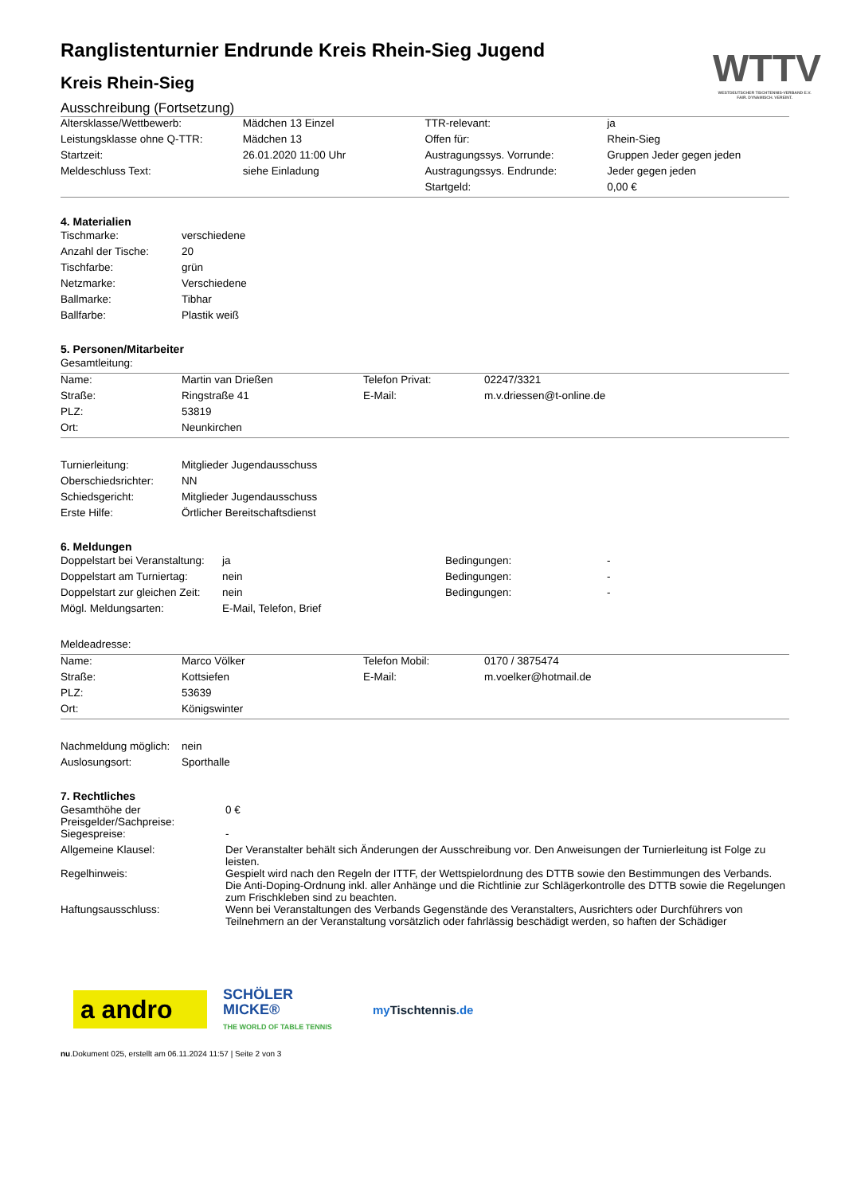WTTV
WESTDEUTSCHER TISCHTENNIS-VERBAND E.V.
FAIR. DYNAMISCH. VEREINT.
Ranglistenturnier Endrunde Kreis Rhein-Sieg Jugend
Kreis Rhein-Sieg
Ausschreibung (Fortsetzung)
| Altersklasse/Wettbewerb: | Mädchen 13 Einzel | TTR-relevant: | ja |
| Leistungsklasse ohne Q-TTR: | Mädchen 13 | Offen für: | Rhein-Sieg |
| Startzeit: | 26.01.2020 11:00 Uhr | Austragungssys. Vorrunde: | Gruppen Jeder gegen jeden |
| Meldeschluss Text: | siehe Einladung | Austragungssys. Endrunde: | Jeder gegen jeden |
| | | Startgeld: | 0,00 € |
4. Materialien
| Tischmarke: | verschiedene |
| Anzahl der Tische: | 20 |
| Tischfarbe: | grün |
| Netzmarke: | Verschiedene |
| Ballmarke: | Tibhar |
| Ballfarbe: | Plastik weiß |
5. Personen/Mitarbeiter
Gesamtleitung:
| Name: | Martin van Drießen | Telefon Privat: | 02247/3321 |
| Straße: | Ringstraße 41 | E-Mail: | m.v.driessen@t-online.de |
| PLZ: | 53819 | | |
| Ort: | Neunkirchen | | |
| Turnierleitung: | Mitglieder Jugendausschuss |
| Oberschiedsrichter: | NN |
| Schiedsgericht: | Mitglieder Jugendausschuss |
| Erste Hilfe: | Örtlicher Bereitschaftsdienst |
6. Meldungen
| Doppelstart bei Veranstaltung: | ja | Bedingungen: | - |
| Doppelstart am Turniertag: | nein | Bedingungen: | - |
| Doppelstart zur gleichen Zeit: | nein | Bedingungen: | - |
| Mögl. Meldungsarten: | E-Mail, Telefon, Brief | | |
Meldeadresse:
| Name: | Marco Völker | Telefon Mobil: | 0170 / 3875474 |
| Straße: | Kottsiefen | E-Mail: | m.voelker@hotmail.de |
| PLZ: | 53639 | | |
| Ort: | Königswinter | | |
| Nachmeldung möglich: | nein |
| Auslosungsort: | Sporthalle |
7. Rechtliches
| Gesamthöhe der Preisgelder/Sachpreise: | 0 € |
| Siegespreise: | - |
| Allgemeine Klausel: | Der Veranstalter behält sich Änderungen der Ausschreibung vor. Den Anweisungen der Turnierleitung ist Folge zu leisten. |
| Regelhinweis: | Gespielt wird nach den Regeln der ITTF, der Wettspielordnung des DTTB sowie den Bestimmungen des Verbands. Die Anti-Doping-Ordnung inkl. aller Anhänge und die Richtlinie zur Schlägerkontrolle des DTTB sowie die Regelungen zum Frischkleben sind zu beachten. |
| Haftungsausschluss: | Wenn bei Veranstaltungen des Verbands Gegenstände des Veranstalters, Ausrichters oder Durchführers von Teilnehmern an der Veranstaltung vorsätzlich oder fahrlässig beschädigt werden, so haften der Schädiger |
a andro
SCHÖLER
MICKE®
THE WORLD OF TABLE TENNIS
my Tischtennis.de
nu.Dokument 025, erstellt am 06.11.2024 11:57 | Seite 2 von 3